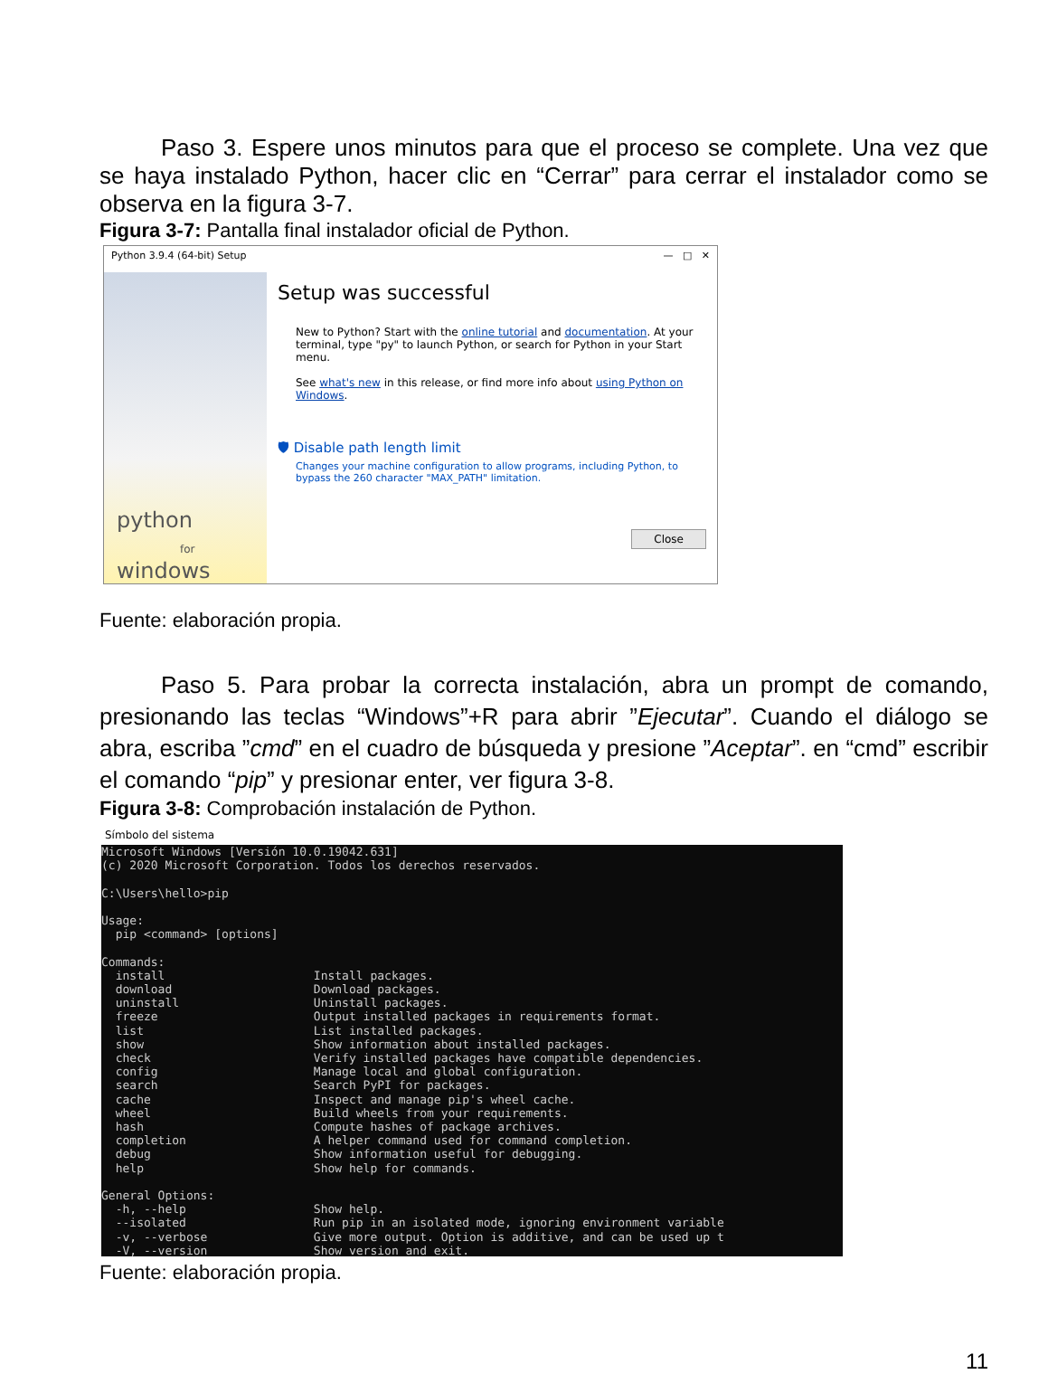Paso 3. Espere unos minutos para que el proceso se complete. Una vez que se haya instalado Python, hacer clic en “Cerrar” para cerrar el instalador como se observa en la figura 3-7.
Figura 3-7: Pantalla final instalador oficial de Python.
Python 3.9.4 (64-bit) Setup — □ ✕
python
for
windows
Setup was successful
New to Python? Start with the online tutorial and documentation. At your terminal, type "py" to launch Python, or search for Python in your Start menu.
See what's new in this release, or find more info about using Python on Windows.
🛡 Disable path length limit
Changes your machine configuration to allow programs, including Python, to bypass the 260 character "MAX_PATH" limitation.
Close
Fuente: elaboración propia.
Paso 5. Para probar la correcta instalación, abra un prompt de comando, presionando las teclas “Windows”+R para abrir ”Ejecutar”. Cuando el diálogo se abra, escriba ”cmd” en el cuadro de búsqueda y presione ”Aceptar”. en “cmd” escribir el comando “pip” y presionar enter, ver figura 3-8.
Figura 3-8: Comprobación instalación de Python.
Símbolo del sistema
Microsoft Windows [Versión 10.0.19042.631]
(c) 2020 Microsoft Corporation. Todos los derechos reservados.

C:\Users\hello>pip

Usage:
  pip <command> [options]

Commands:
  install                     Install packages.
  download                    Download packages.
  uninstall                   Uninstall packages.
  freeze                      Output installed packages in requirements format.
  list                        List installed packages.
  show                        Show information about installed packages.
  check                       Verify installed packages have compatible dependencies.
  config                      Manage local and global configuration.
  search                      Search PyPI for packages.
  cache                       Inspect and manage pip's wheel cache.
  wheel                       Build wheels from your requirements.
  hash                        Compute hashes of package archives.
  completion                  A helper command used for command completion.
  debug                       Show information useful for debugging.
  help                        Show help for commands.

General Options:
  -h, --help                  Show help.
  --isolated                  Run pip in an isolated mode, ignoring environment variable
  -v, --verbose               Give more output. Option is additive, and can be used up t
  -V, --version               Show version and exit.
Fuente: elaboración propia.
11